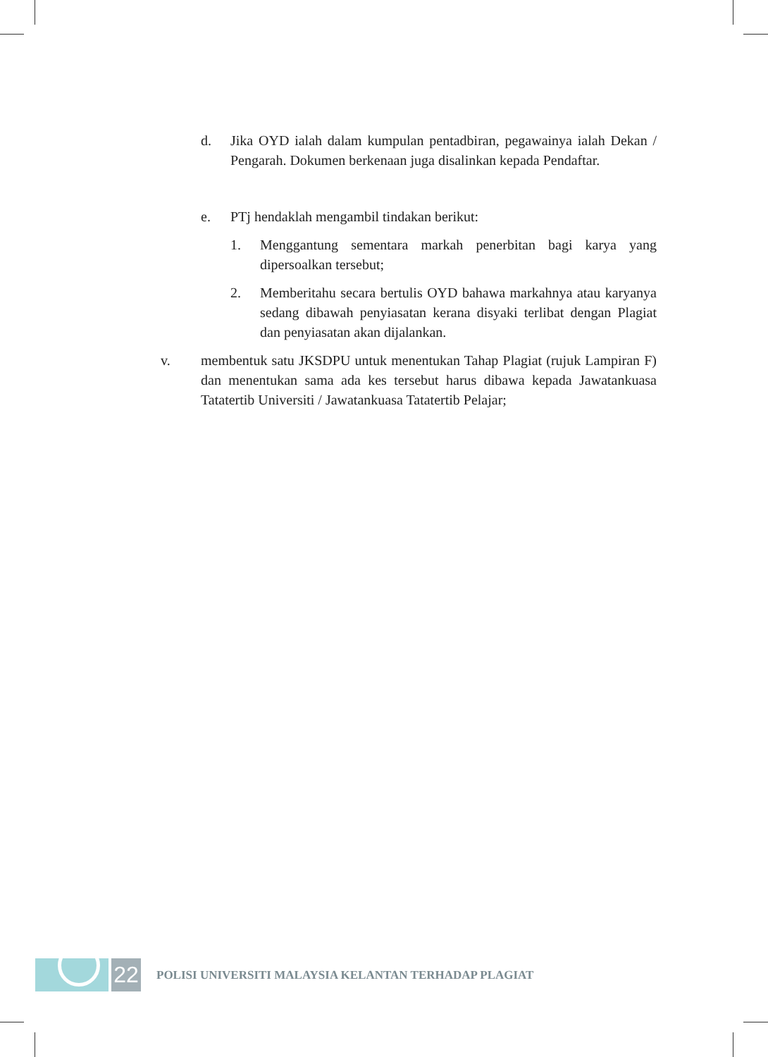d. Jika OYD ialah dalam kumpulan pentadbiran, pegawainya ialah Dekan / Pengarah. Dokumen berkenaan juga disalinkan kepada Pendaftar.
e. PTj hendaklah mengambil tindakan berikut:
1. Menggantung sementara markah penerbitan bagi karya yang dipersoalkan tersebut;
2. Memberitahu secara bertulis OYD bahawa markahnya atau karyanya sedang dibawah penyiasatan kerana disyaki terlibat dengan Plagiat dan penyiasatan akan dijalankan.
v. membentuk satu JKSDPU untuk menentukan Tahap Plagiat (rujuk Lampiran F) dan menentukan sama ada kes tersebut harus dibawa kepada Jawatankuasa Tatatertib Universiti / Jawatankuasa Tatatertib Pelajar;
22
POLISI UNIVERSITI MALAYSIA KELANTAN TERHADAP PLAGIAT